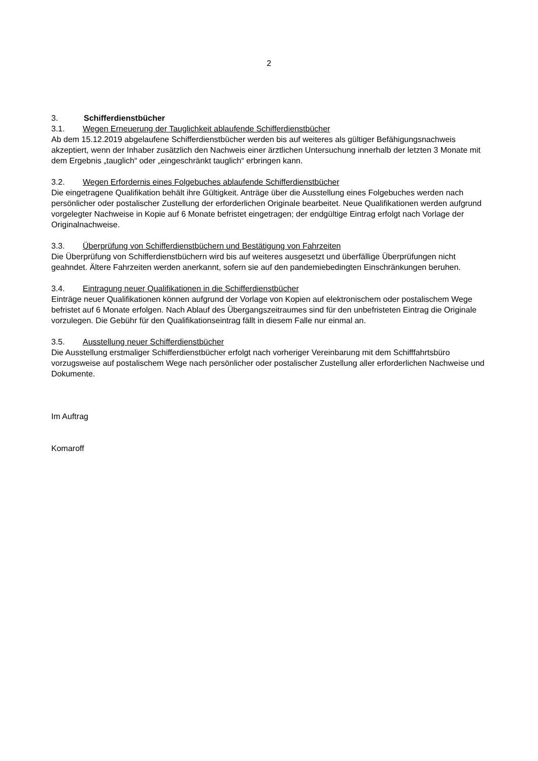2
3. Schifferdienstbücher
3.1. Wegen Erneuerung der Tauglichkeit ablaufende Schifferdienstbücher
Ab dem 15.12.2019 abgelaufene Schifferdienstbücher werden bis auf weiteres als gültiger Befähigungsnachweis akzeptiert, wenn der Inhaber zusätzlich den Nachweis einer ärztlichen Untersuchung innerhalb der letzten 3 Monate mit dem Ergebnis „tauglich“ oder „eingeschränkt tauglich“ erbringen kann.
3.2. Wegen Erfordernis eines Folgebuches ablaufende Schifferdienstbücher
Die eingetragene Qualifikation behält ihre Gültigkeit. Anträge über die Ausstellung eines Folgebuches werden nach persönlicher oder postalischer Zustellung der erforderlichen Originale bearbeitet. Neue Qualifikationen werden aufgrund vorgelegter Nachweise in Kopie auf 6 Monate befristet eingetragen; der endgültige Eintrag erfolgt nach Vorlage der Originalnachweise.
3.3. Überprüfung von Schifferdienstbüchern und Bestätigung von Fahrzeiten
Die Überprüfung von Schifferdienstbüchern wird bis auf weiteres ausgesetzt und überfällige Überprüfungen nicht geahndet. Ältere Fahrzeiten werden anerkannt, sofern sie auf den pandemiebedingten Einschränkungen beruhen.
3.4. Eintragung neuer Qualifikationen in die Schifferdienstbücher
Einträge neuer Qualifikationen können aufgrund der Vorlage von Kopien auf elektronischem oder postalischem Wege befristet auf 6 Monate erfolgen. Nach Ablauf des Übergangszeitraumes sind für den unbefristeten Eintrag die Originale vorzulegen. Die Gebühr für den Qualifikationseintrag fällt in diesem Falle nur einmal an.
3.5. Ausstellung neuer Schifferdienstbücher
Die Ausstellung erstmaliger Schifferdienstbücher erfolgt nach vorheriger Vereinbarung mit dem Schifffahrtsbüro vorzugsweise auf postalischem Wege nach persönlicher oder postalischer Zustellung aller erforderlichen Nachweise und Dokumente.
Im Auftrag
Komaroff